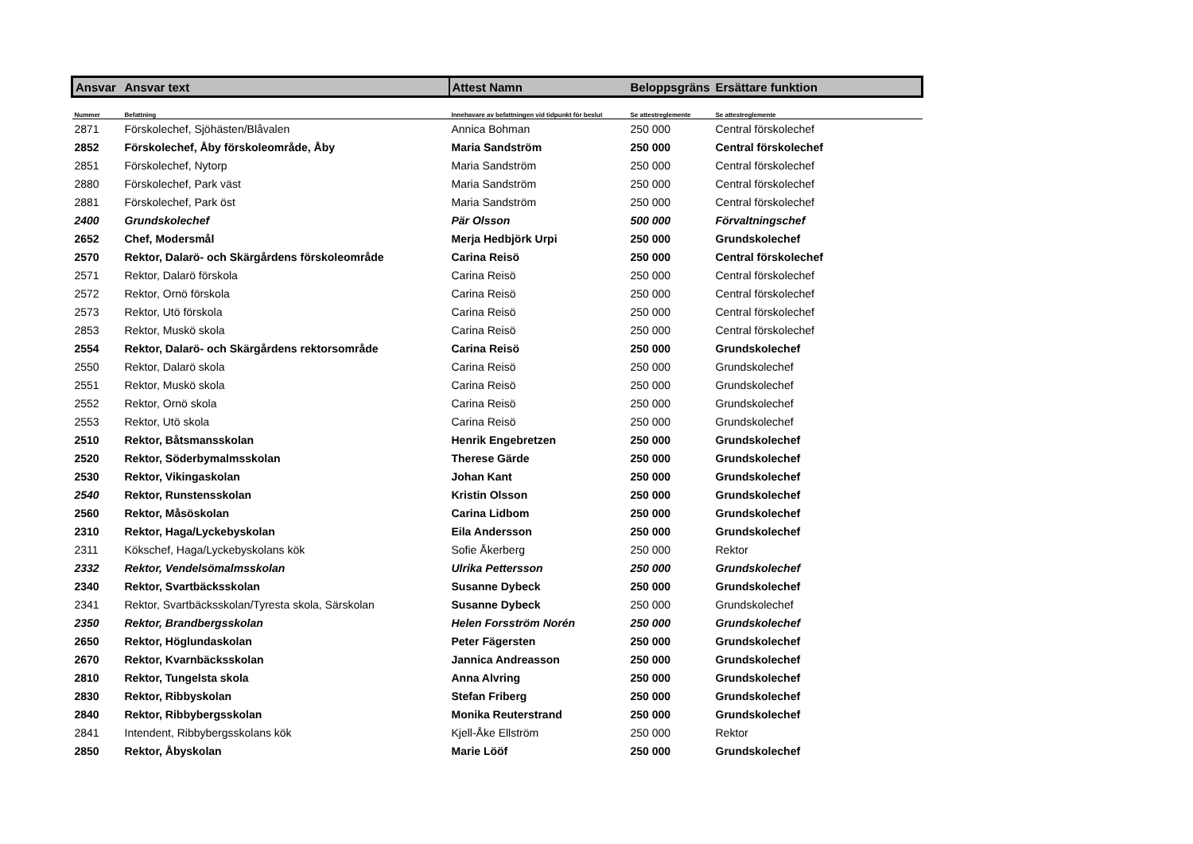| Ansvar | Ansvar text | Attest Namn | Beloppsgräns | Ersättare funktion |
| --- | --- | --- | --- | --- |
| Nummer | Befattning | Innehavare av befattningen vid tidpunkt för beslut | Se attestreglemente | Se attestreglemente |
| 2871 | Förskolechef, Sjöhästen/Blåvalen | Annica Bohman | 250 000 | Central förskolechef |
| 2852 | Förskolechef, Åby förskoleområde, Åby | Maria Sandström | 250 000 | Central förskolechef |
| 2851 | Förskolechef, Nytorp | Maria Sandström | 250 000 | Central förskolechef |
| 2880 | Förskolechef, Park väst | Maria Sandström | 250 000 | Central förskolechef |
| 2881 | Förskolechef, Park öst | Maria Sandström | 250 000 | Central förskolechef |
| 2400 | Grundskolechef | Pär Olsson | 500 000 | Förvaltningschef |
| 2652 | Chef, Modersmål | Merja Hedbjörk Urpi | 250 000 | Grundskolechef |
| 2570 | Rektor, Dalarö- och Skärgårdens förskoleområde | Carina Reisö | 250 000 | Central förskolechef |
| 2571 | Rektor, Dalarö förskola | Carina Reisö | 250 000 | Central förskolechef |
| 2572 | Rektor, Ornö förskola | Carina Reisö | 250 000 | Central förskolechef |
| 2573 | Rektor, Utö förskola | Carina Reisö | 250 000 | Central förskolechef |
| 2853 | Rektor, Muskö skola | Carina Reisö | 250 000 | Central förskolechef |
| 2554 | Rektor, Dalarö- och Skärgårdens rektorsområde | Carina Reisö | 250 000 | Grundskolechef |
| 2550 | Rektor, Dalarö skola | Carina Reisö | 250 000 | Grundskolechef |
| 2551 | Rektor, Muskö skola | Carina Reisö | 250 000 | Grundskolechef |
| 2552 | Rektor, Ornö skola | Carina Reisö | 250 000 | Grundskolechef |
| 2553 | Rektor, Utö skola | Carina Reisö | 250 000 | Grundskolechef |
| 2510 | Rektor, Båtsmansskolan | Henrik Engebretzen | 250 000 | Grundskolechef |
| 2520 | Rektor, Söderbymalmsskolan | Therese Gärde | 250 000 | Grundskolechef |
| 2530 | Rektor, Vikingaskolan | Johan Kant | 250 000 | Grundskolechef |
| 2540 | Rektor, Runstensskolan | Kristin Olsson | 250 000 | Grundskolechef |
| 2560 | Rektor, Måsöskolan | Carina Lidbom | 250 000 | Grundskolechef |
| 2310 | Rektor, Haga/Lyckebyskolan | Eila Andersson | 250 000 | Grundskolechef |
| 2311 | Kökschef, Haga/Lyckebyskolans kök | Sofie Åkerberg | 250 000 | Rektor |
| 2332 | Rektor, Vendelsömalmsskolan | Ulrika Pettersson | 250 000 | Grundskolechef |
| 2340 | Rektor, Svartbäcksskolan | Susanne Dybeck | 250 000 | Grundskolechef |
| 2341 | Rektor, Svartbäcksskolan/Tyresta skola, Särskolan | Susanne Dybeck | 250 000 | Grundskolechef |
| 2350 | Rektor, Brandbergsskolan | Helen Forsström Norén | 250 000 | Grundskolechef |
| 2650 | Rektor, Höglundaskolan | Peter Fägersten | 250 000 | Grundskolechef |
| 2670 | Rektor, Kvarnbäcksskolan | Jannica Andreasson | 250 000 | Grundskolechef |
| 2810 | Rektor, Tungelsta skola | Anna Alvring | 250 000 | Grundskolechef |
| 2830 | Rektor, Ribbyskolan | Stefan Friberg | 250 000 | Grundskolechef |
| 2840 | Rektor, Ribbybergsskolan | Monika Reuterstrand | 250 000 | Grundskolechef |
| 2841 | Intendent, Ribbybergsskolans kök | Kjell-Åke Ellström | 250 000 | Rektor |
| 2850 | Rektor, Åbyskolan | Marie Lööf | 250 000 | Grundskolechef |